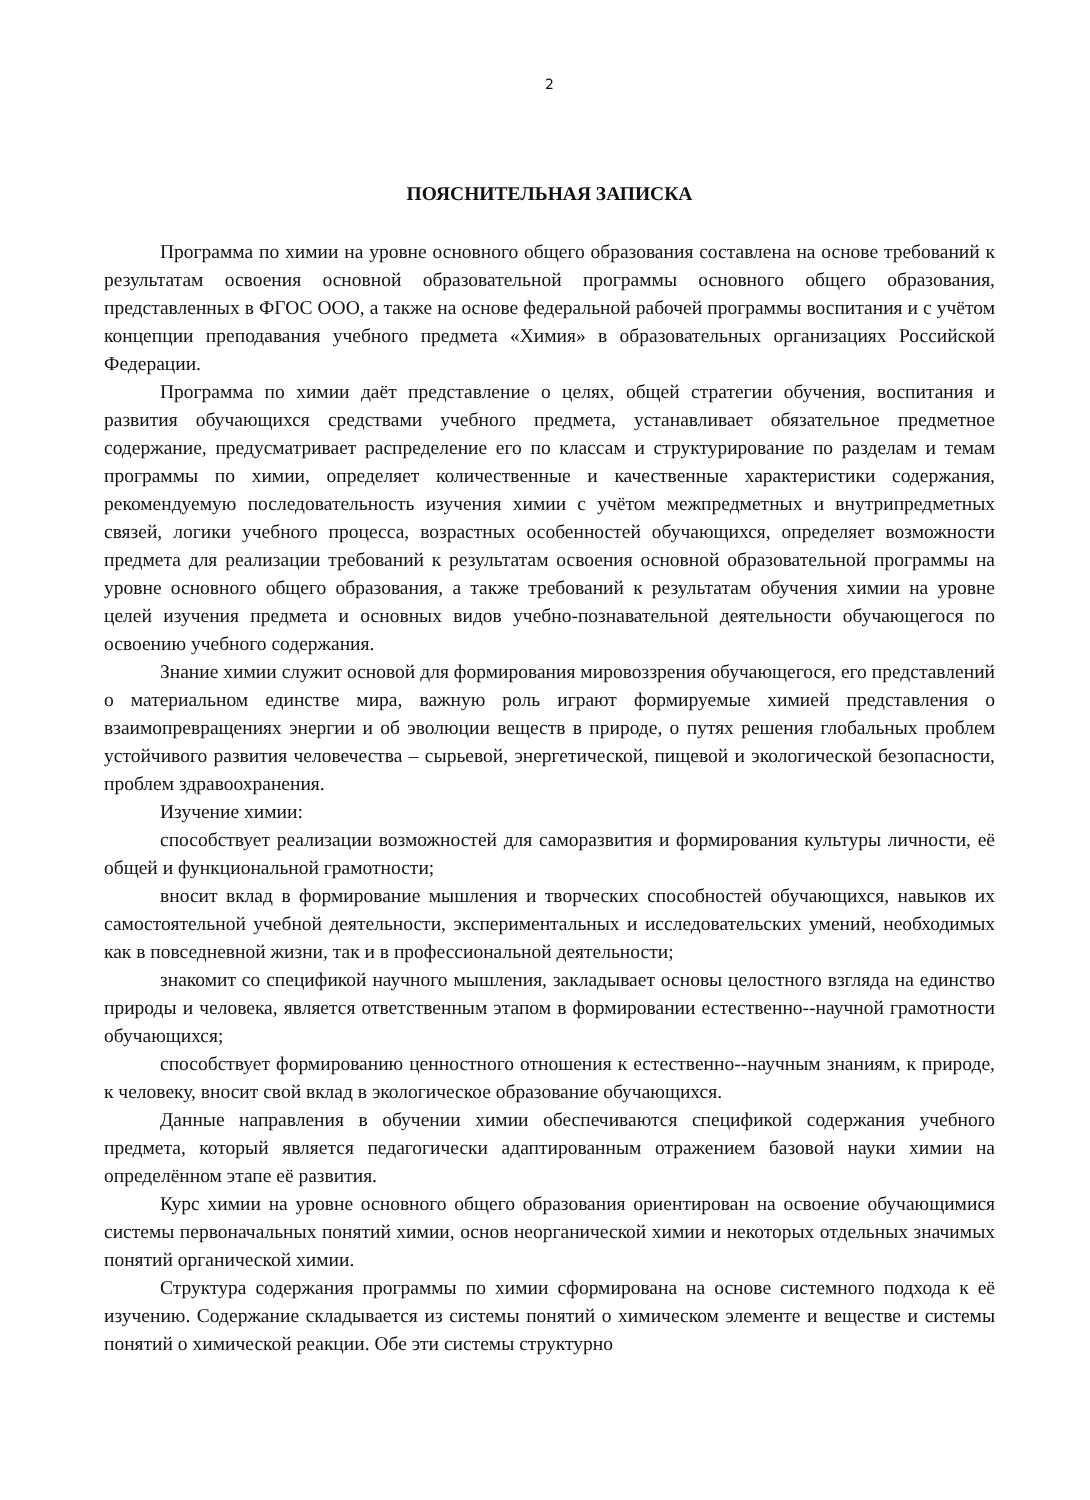2
ПОЯСНИТЕЛЬНАЯ ЗАПИСКА
Программа по химии на уровне основного общего образования составлена на основе требований к результатам освоения основной образовательной программы основного общего образования, представленных в ФГОС ООО, а также на основе федеральной рабочей программы воспитания и с учётом концепции преподавания учебного предмета «Химия» в образовательных организациях Российской Федерации.
Программа по химии даёт представление о целях, общей стратегии обучения, воспитания и развития обучающихся средствами учебного предмета, устанавливает обязательное предметное содержание, предусматривает распределение его по классам и структурирование по разделам и темам программы по химии, определяет количественные и качественные характеристики содержания, рекомендуемую последовательность изучения химии с учётом межпредметных и внутрипредметных связей, логики учебного процесса, возрастных особенностей обучающихся, определяет возможности предмета для реализации требований к результатам освоения основной образовательной программы на уровне основного общего образования, а также требований к результатам обучения химии на уровне целей изучения предмета и основных видов учебно-познавательной деятельности обучающегося по освоению учебного содержания.
Знание химии служит основой для формирования мировоззрения обучающегося, его представлений о материальном единстве мира, важную роль играют формируемые химией представления о взаимопревращениях энергии и об эволюции веществ в природе, о путях решения глобальных проблем устойчивого развития человечества – сырьевой, энергетической, пищевой и экологической безопасности, проблем здравоохранения.
Изучение химии:
способствует реализации возможностей для саморазвития и формирования культуры личности, её общей и функциональной грамотности;
вносит вклад в формирование мышления и творческих способностей обучающихся, навыков их самостоятельной учебной деятельности, экспериментальных и исследовательских умений, необходимых как в повседневной жизни, так и в профессиональной деятельности;
знакомит со спецификой научного мышления, закладывает основы целостного взгляда на единство природы и человека, является ответственным этапом в формировании естественно--научной грамотности обучающихся;
способствует формированию ценностного отношения к естественно--научным знаниям, к природе, к человеку, вносит свой вклад в экологическое образование обучающихся.
Данные направления в обучении химии обеспечиваются спецификой содержания учебного предмета, который является педагогически адаптированным отражением базовой науки химии на определённом этапе её развития.
Курс химии на уровне основного общего образования ориентирован на освоение обучающимися системы первоначальных понятий химии, основ неорганической химии и некоторых отдельных значимых понятий органической химии.
Структура содержания программы по химии сформирована на основе системного подхода к её изучению. Содержание складывается из системы понятий о химическом элементе и веществе и системы понятий о химической реакции. Обе эти системы структурно